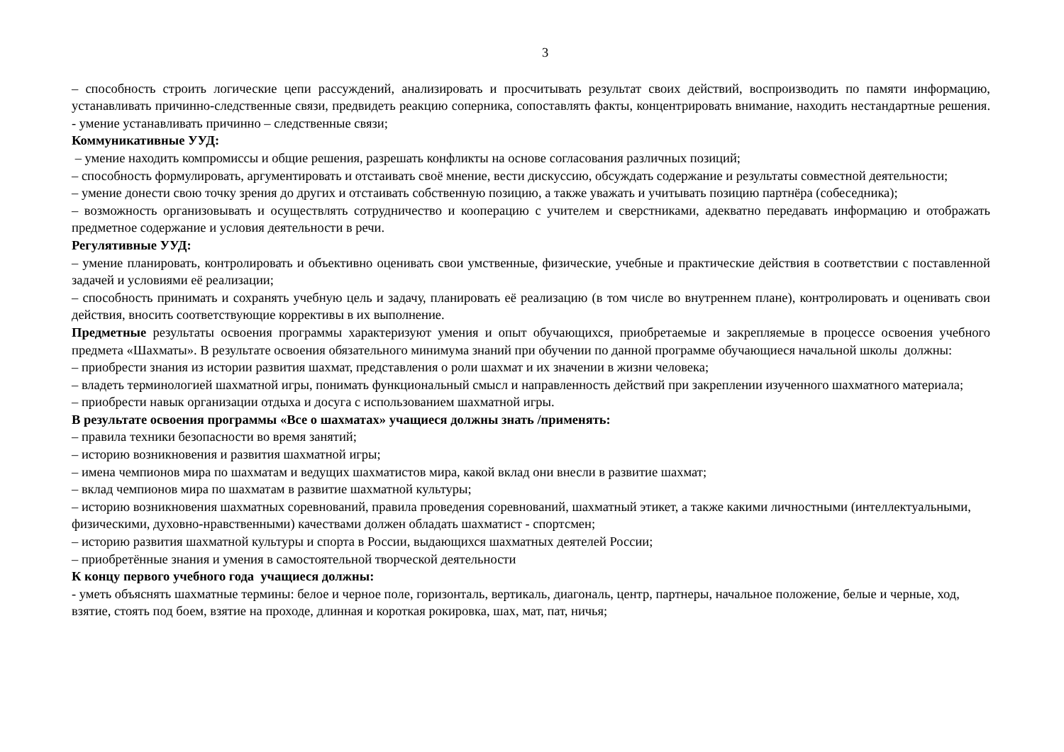3
– способность строить логические цепи рассуждений, анализировать и просчитывать результат своих действий, воспроизводить по памяти информацию, устанавливать причинно-следственные связи, предвидеть реакцию соперника, сопоставлять факты, концентрировать внимание, находить нестандартные решения. - умение устанавливать причинно – следственные связи;
Коммуникативные УУД:
– умение находить компромиссы и общие решения, разрешать конфликты на основе согласования различных позиций;
– способность формулировать, аргументировать и отстаивать своё мнение, вести дискуссию, обсуждать содержание и результаты совместной деятельности;
– умение донести свою точку зрения до других и отстаивать собственную позицию, а также уважать и учитывать позицию партнёра (собеседника);
– возможность организовывать и осуществлять сотрудничество и кооперацию с учителем и сверстниками, адекватно передавать информацию и отображать предметное содержание и условия деятельности в речи.
Регулятивные УУД:
– умение планировать, контролировать и объективно оценивать свои умственные, физические, учебные и практические действия в соответствии с поставленной задачей и условиями её реализации;
– способность принимать и сохранять учебную цель и задачу, планировать её реализацию (в том числе во внутреннем плане), контролировать и оценивать свои действия, вносить соответствующие коррективы в их выполнение.
Предметные результаты освоения программы характеризуют умения и опыт обучающихся, приобретаемые и закрепляемые в процессе освоения учебного предмета «Шахматы». В результате освоения обязательного минимума знаний при обучении по данной программе обучающиеся начальной школы должны:
– приобрести знания из истории развития шахмат, представления о роли шахмат и их значении в жизни человека;
– владеть терминологией шахматной игры, понимать функциональный смысл и направленность действий при закреплении изученного шахматного материала;
– приобрести навык организации отдыха и досуга с использованием шахматной игры.
В результате освоения программы «Все о шахматах» учащиеся должны знать /применять:
– правила техники безопасности во время занятий;
– историю возникновения и развития шахматной игры;
– имена чемпионов мира по шахматам и ведущих шахматистов мира, какой вклад они внесли в развитие шахмат;
– вклад чемпионов мира по шахматам в развитие шахматной культуры;
– историю возникновения шахматных соревнований, правила проведения соревнований, шахматный этикет, а также какими личностными (интеллектуальными, физическими, духовно-нравственными) качествами должен обладать шахматист - спортсмен;
– историю развития шахматной культуры и спорта в России, выдающихся шахматных деятелей России;
– приобретённые знания и умения в самостоятельной творческой деятельности
К концу первого учебного года учащиеся должны:
- уметь объяснять шахматные термины: белое и черное поле, горизонталь, вертикаль, диагональ, центр, партнеры, начальное положение, белые и черные, ход, взятие, стоять под боем, взятие на проходе, длинная и короткая рокировка, шах, мат, пат, ничья;